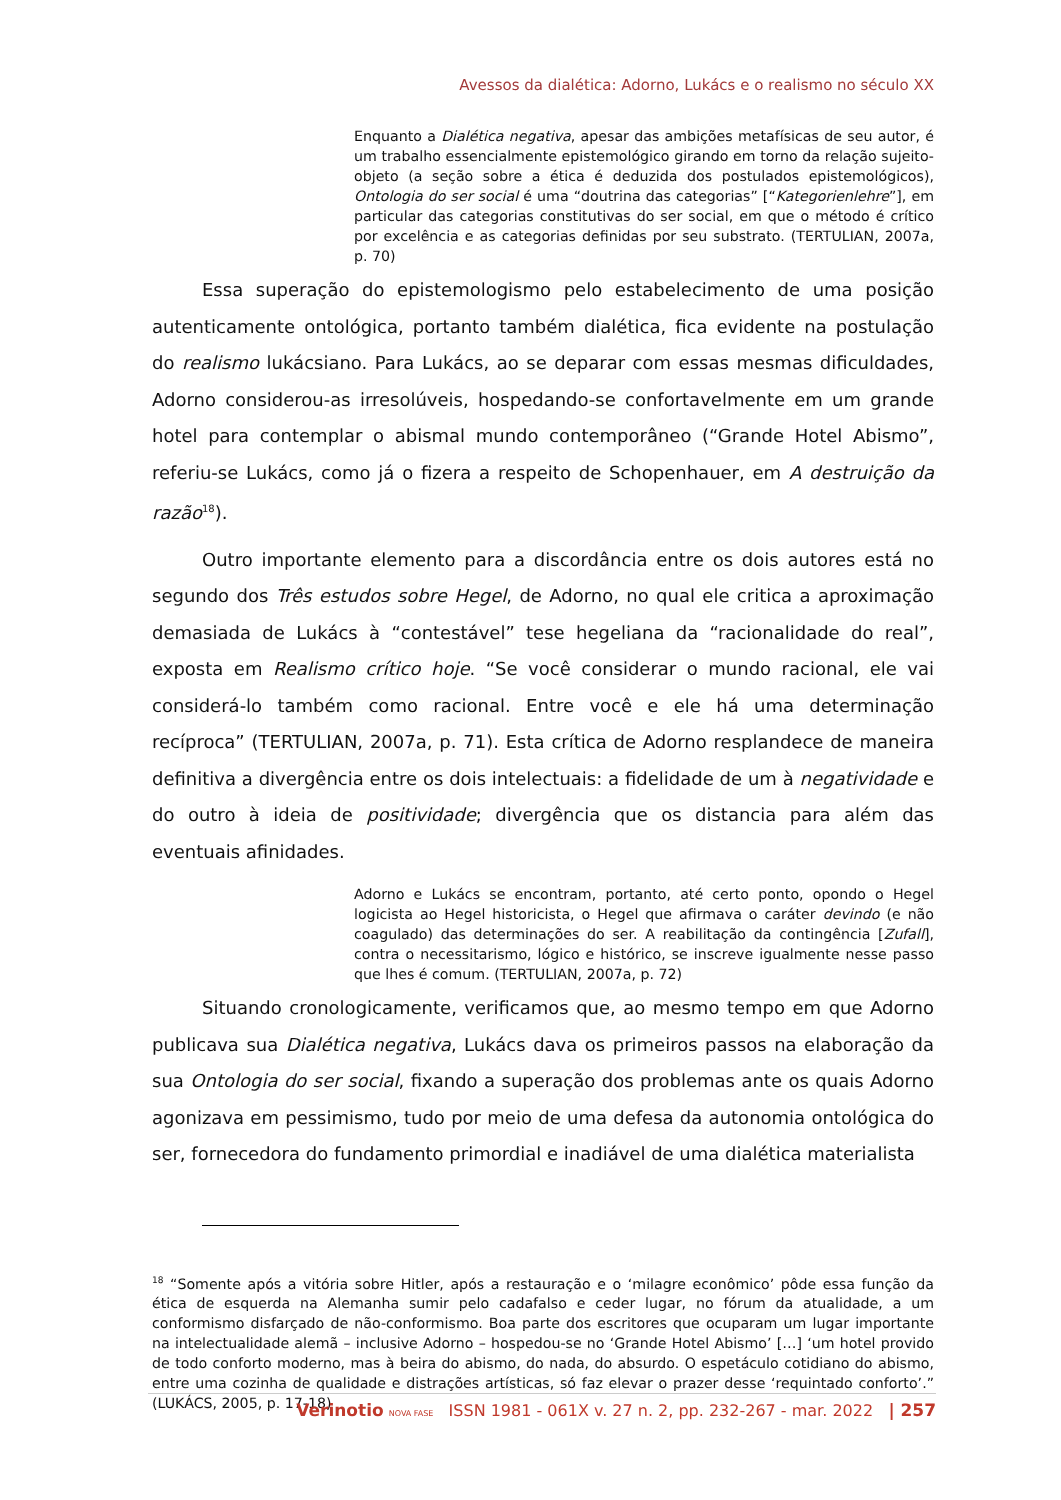Avessos da dialética: Adorno, Lukács e o realismo no século XX
Enquanto a Dialética negativa, apesar das ambições metafísicas de seu autor, é um trabalho essencialmente epistemológico girando em torno da relação sujeito-objeto (a seção sobre a ética é deduzida dos postulados epistemológicos), Ontologia do ser social é uma “doutrina das categorias” [“Kategorienlehre”], em particular das categorias constitutivas do ser social, em que o método é crítico por excelência e as categorias definidas por seu substrato. (TERTULIAN, 2007a, p. 70)
Essa superação do epistemologismo pelo estabelecimento de uma posição autenticamente ontológica, portanto também dialética, fica evidente na postulação do realismo lukácsiano. Para Lukács, ao se deparar com essas mesmas dificuldades, Adorno considerou-as irresolúveis, hospedando-se confortavelmente em um grande hotel para contemplar o abismal mundo contemporâneo (“Grande Hotel Abismo”, referiu-se Lukács, como já o fizera a respeito de Schopenhauer, em A destruição da razão<sup>18</sup>).
Outro importante elemento para a discordância entre os dois autores está no segundo dos Três estudos sobre Hegel, de Adorno, no qual ele critica a aproximação demasiada de Lukács à “contestável” tese hegeliana da “racionalidade do real”, exposta em Realismo crítico hoje. “Se você considerar o mundo racional, ele vai considerá-lo também como racional. Entre você e ele há uma determinação recíproca” (TERTULIAN, 2007a, p. 71). Esta crítica de Adorno resplandece de maneira definitiva a divergência entre os dois intelectuais: a fidelidade de um à negatividade e do outro à ideia de positividade; divergência que os distancia para além das eventuais afinidades.
Adorno e Lukács se encontram, portanto, até certo ponto, opondo o Hegel logicista ao Hegel historicista, o Hegel que afirmava o caráter devindo (e não coagulado) das determinações do ser. A reabilitação da contingência [Zufall], contra o necessitarismo, lógico e histórico, se inscreve igualmente nesse passo que lhes é comum. (TERTULIAN, 2007a, p. 72)
Situando cronologicamente, verificamos que, ao mesmo tempo em que Adorno publicava sua Dialética negativa, Lukács dava os primeiros passos na elaboração da sua Ontologia do ser social, fixando a superação dos problemas ante os quais Adorno agonizava em pessimismo, tudo por meio de uma defesa da autonomia ontológica do ser, fornecedora do fundamento primordial e inadiável de uma dialética materialista
<sup>18</sup> “Somente após a vitória sobre Hitler, após a restauração e o ‘milagre econômico’ pôde essa função da ética de esquerda na Alemanha sumir pelo cadafalso e ceder lugar, no fórum da atualidade, a um conformismo disfarçado de não-conformismo. Boa parte dos escritores que ocuparam um lugar importante na intelectualidade alemã – inclusive Adorno – hospedou-se no ‘Grande Hotel Abismo’ […] ‘um hotel provido de todo conforto moderno, mas à beira do abismo, do nada, do absurdo. O espetáculo cotidiano do abismo, entre uma cozinha de qualidade e distrações artísticas, só faz elevar o prazer desse ‘requintado conforto’.” (LUKÁCS, 2005, p. 17-18)
Verinotio NOVA FASE ISSN 1981 - 061X v. 27 n. 2, pp. 232-267 - mar. 2022 | 257